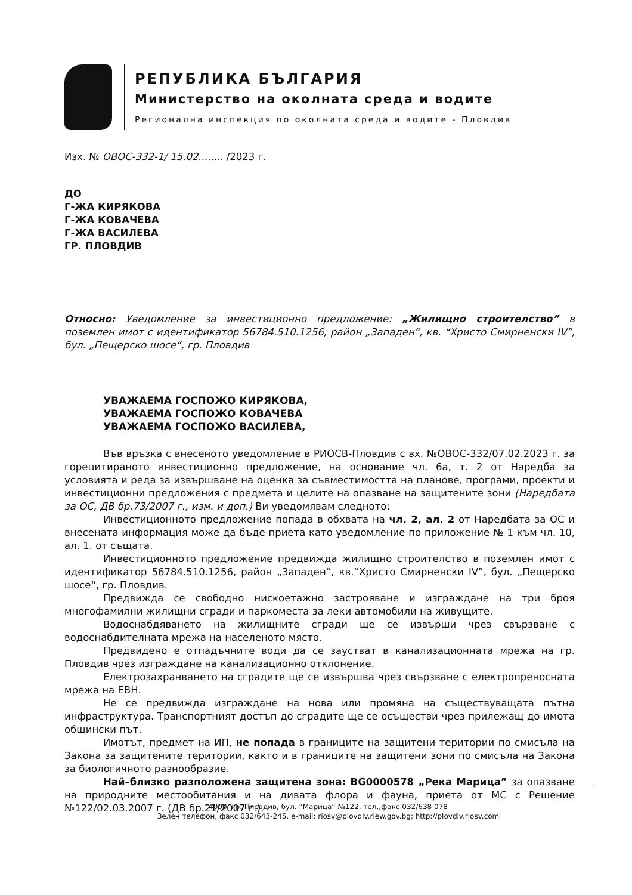РЕПУБЛИКА БЪЛГАРИЯ
Министерство на околната среда и водите
Регионална инспекция по околната среда и водите - Пловдив
Изх. № ОВОС-332-1/ 15.02........ /2023 г.
ДО
Г-ЖА КИРЯКОВА
Г-ЖА КОВАЧЕВА
Г-ЖА ВАСИЛЕВА
ГР. ПЛОВДИВ
Относно: Уведомление за инвестиционно предложение: „Жилищно строителство” в поземлен имот с идентификатор 56784.510.1256, район „Западен“, кв. “Христо Смирненски IV”, бул. „Пещерско шосе“, гр. Пловдив
УВАЖАЕМА ГОСПОЖО КИРЯКОВА,
УВАЖАЕМА ГОСПОЖО КОВАЧЕВА
УВАЖАЕМА ГОСПОЖО ВАСИЛЕВА,
Във връзка с внесеното уведомление в РИОСВ-Пловдив с вх. №ОВОС-332/07.02.2023 г. за горецитираното инвестиционно предложение, на основание чл. 6а, т. 2 от Наредба за условията и реда за извършване на оценка за съвместимостта на планове, програми, проекти и инвестиционни предложения с предмета и целите на опазване на защитените зони (Наредбата за ОС, ДВ бр.73/2007 г., изм. и доп.) Ви уведомявам следното:
Инвестиционното предложение попада в обхвата на чл. 2, ал. 2 от Наредбата за ОС и внесената информация може да бъде приета като уведомление по приложение № 1 към чл. 10, ал. 1. от същата.
Инвестиционното предложение предвижда жилищно строителство в поземлен имот с идентификатор 56784.510.1256, район „Западен“, кв.“Христо Смирненски IV”, бул. „Пещерско шосе“, гр. Пловдив.
Предвижда се свободно нискоетажно застрояване и изграждане на три броя многофамилни жилищни сгради и паркоместа за леки автомобили на живущите.
Водоснабдяването на жилищните сгради ще се извърши чрез свързване с водоснабдителната мрежа на населеното място.
Предвидено е отпадъчните води да се заустват в канализационната мрежа на гр. Пловдив чрез изграждане на канализационно отклонение.
Електрозахранването на сградите ще се извършва чрез свързване с електропреносната мрежа на ЕВН.
Не се предвижда изграждане на нова или промяна на съществуващата пътна инфраструктура. Транспортният достъп до сградите ще се осъществи чрез прилежащ до имота общински път.
Имотът, предмет на ИП, не попада в границите на защитени територии по смисъла на Закона за защитените територии, както и в границите на защитени зони по смисъла на Закона за биологичното разнообразие.
Най–близко разположена защитена зона: BG0000578 „Река Марица” за опазване на природните местообитания и на дивата флора и фауна, приета от МС с Решение №122/02.03.2007 г. (ДВ бр.21/2007 г.).
4000, гр. Пловдив, бул. “Марица” №122, тел.,факс 032/638 078
Зелен телефон, факс 032/643-245, e-mail: riosv@plovdiv.riew.gov.bg; http://plovdiv.riosv.com